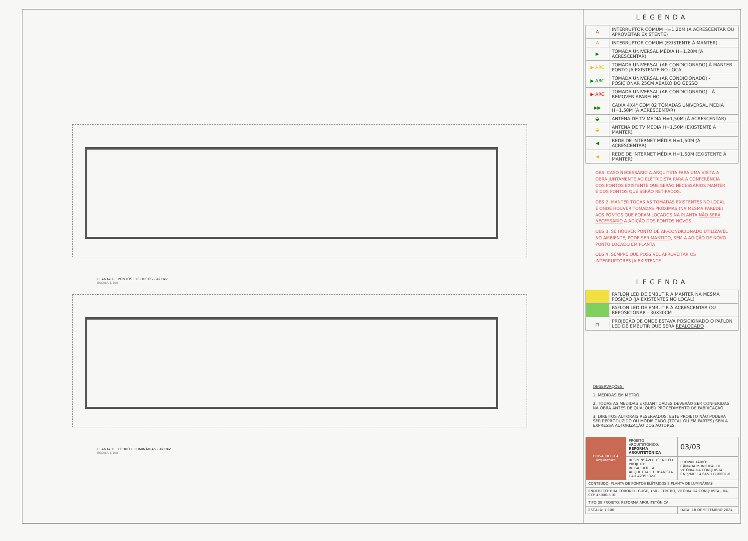PLANTA DE PONTOS ELÉTRICOS - 4º PAV.
ESCALA 1/100
PLANTA DE FORRO E LUMINÁRIAS - 4º PAV.
ESCALA 1/100
LEGENDA
| A | INTERRUPTOR COMUM H=1,20M (Á ACRESCENTAR OU APROVEITAR EXISTENTE) |
| A | INTERRUPTOR COMUM (EXISTENTE Á MANTER) |
| ▶ | TOMADA UNIVERSAL MÉDIA H=1,20M (Á ACRESCENTAR) |
| ▶ ARC | TOMADA UNIVERSAL (AR CONDICIONADO) Á MANTER - PONTO JÁ EXISTENTE NO LOCAL |
| ▶ ARC | TOMADA UNIVERSAL (AR CONDICIONADO) - POSICIONAR 25CM ABAIXO DO GESSO |
| ▶ ARC | TOMADA UNIVERSAL (AR CONDICIONADO) - Á REMOVER APARELHO |
| ▶▶ | CAIXA 4X4" COM 02 TOMADAS UNIVERSAL MÉDIA H=1,50M (Á ACRESCENTAR) |
| ◒ | ANTENA DE TV MÉDIA H=1,50M (Á ACRESCENTAR) |
| ◒ | ANTENA DE TV MÉDIA H=1,50M (EXISTENTE Á MANTER) |
| ◀ | REDE DE INTERNET MÉDIA H=1,50M (Á ACRESCENTAR) |
| ◀ | REDE DE INTERNET MÉDIA H=1,50M (EXISTENTE Á MANTER) |
OBS: CASO NECESSÁRIO A ARQUITETA FARÁ UMA VISITA A OBRA JUNTAMENTE AO ELÉTRICISTA PARA A CONFERÊNCIA DOS PONTOS EXISTENTE QUE SERÃO NECESSÁRIOS MANTER E DOS PONTOS QUE SERÃO RETIRADOS.
OBS 2: MANTER TODAS AS TOMADAS EXISTENTES NO LOCAL E ONDE HOUVER TOMADAS PRÓXIMAS (NA MESMA PAREDE) AOS PONTOS QUE FORAM LOCADOS NA PLANTA NÃO SERÁ NECESSÁRIO A ADIÇÃO DOS PONTOS NOVOS.
OBS 3: SE HOUVER PONTO DE AR-CONDICIONADO UTILIZÁVEL NO AMBIENTE, PODE SER MANTIDO, SEM A ADIÇÃO DE NOVO PONTO LOCADO EM PLANTA
OBS 4: SEMPRE QUE POSSIVEL APROVEITAR OS INTERRUPTORES JÁ EXISTENTE
LEGENDA
| | PAFLON LED DE EMBUTIR Á MANTER NA MESMA POSIÇÃO (JÁ EXISTENTES NO LOCAL) |
| | PAFLON LED DE EMBUTIR Á ACRESCENTAR OU REPOSICIONAR - 30X30CM |
| ┌┐ | PROJEÇÃO DE ONDE ESTAVA POSICIONADO O PAFLON LED DE EMBUTIR QUE SERÁ REALOCADO |
OBSERVAÇÕES:
1. MEDIDAS EM METRO.
2. TODAS AS MEDIDAS E QUANTIDADES DEVERÃO SER CONFERIDAS NA OBRA ANTES DE QUALQUER PROCEDIMENTO DE FABRICAÇÃO.
3. DIREITOS AUTORAIS RESERVADOS: ESTE PROJETO NÃO PODERÁ SER REPRODUZIDO OU MODIFICADO (TOTAL OU EM PARTES) SEM A EXPRESSA AUTORIZAÇÃO DOS AUTORES.
| BRISA IBÉRICA arquitetura | PROJETO ARQUITETÔNICO: REFORMA ARQUITETÔNICA | | 03/03 |
| | RESPONSÁVEL TÉCNICO E PROJETO: BRISA IBÉRICA ARQUITETA E URBANISTA CAU A239532-0 | PROPRIETÁRIO: CÂMARA MUNICIPAL DE VITÓRIA DA CONQUISTA CNPJ/MF: 14.645.717/0001-0 | |
| CONTEÚDO: PLANTA DE PONTOS ELÉTRICOS E PLANTA DE LUMINÁRIAS | | | |
| ENDEREÇO: RUA CORONEL. GUGÉ, 150 - CENTRO, VITÓRIA DA CONQUISTA - BA, CEP 45000-510 | | | |
| TIPO DE PROJETO: REFORMA ARQUITETÔNICA | | | |
| ESCALA: 1:100 | | DATA: 18 DE SETEMBRO 2024 | |